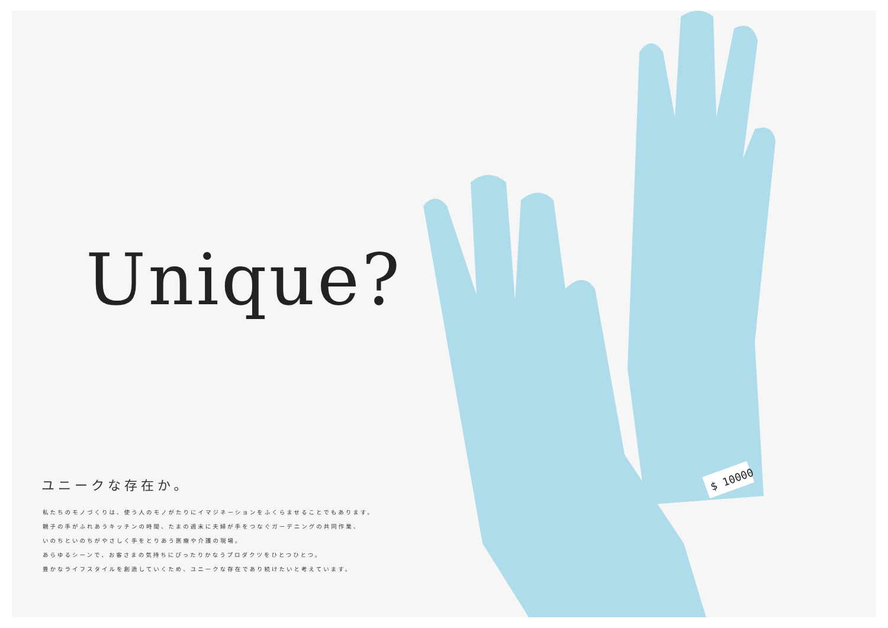Unique?
ユニークな存在か。
私たちのモノづくりは、使う人のモノがたりにイマジネーションをふくらませることでもあります。
親子の手がふれあうキッチンの時間、たまの週末に夫婦が手をつなぐガーデニングの共同作業、
いのちといのちがやさしく手をとりあう医療や介護の現場。
あらゆるシーンで、お客さまの気持ちにぴったりかなうプロダクツをひとつひとつ。
豊かなライフスタイルを創造していくため、ユニークな存在であり続けたいと考えています。
$ 10000